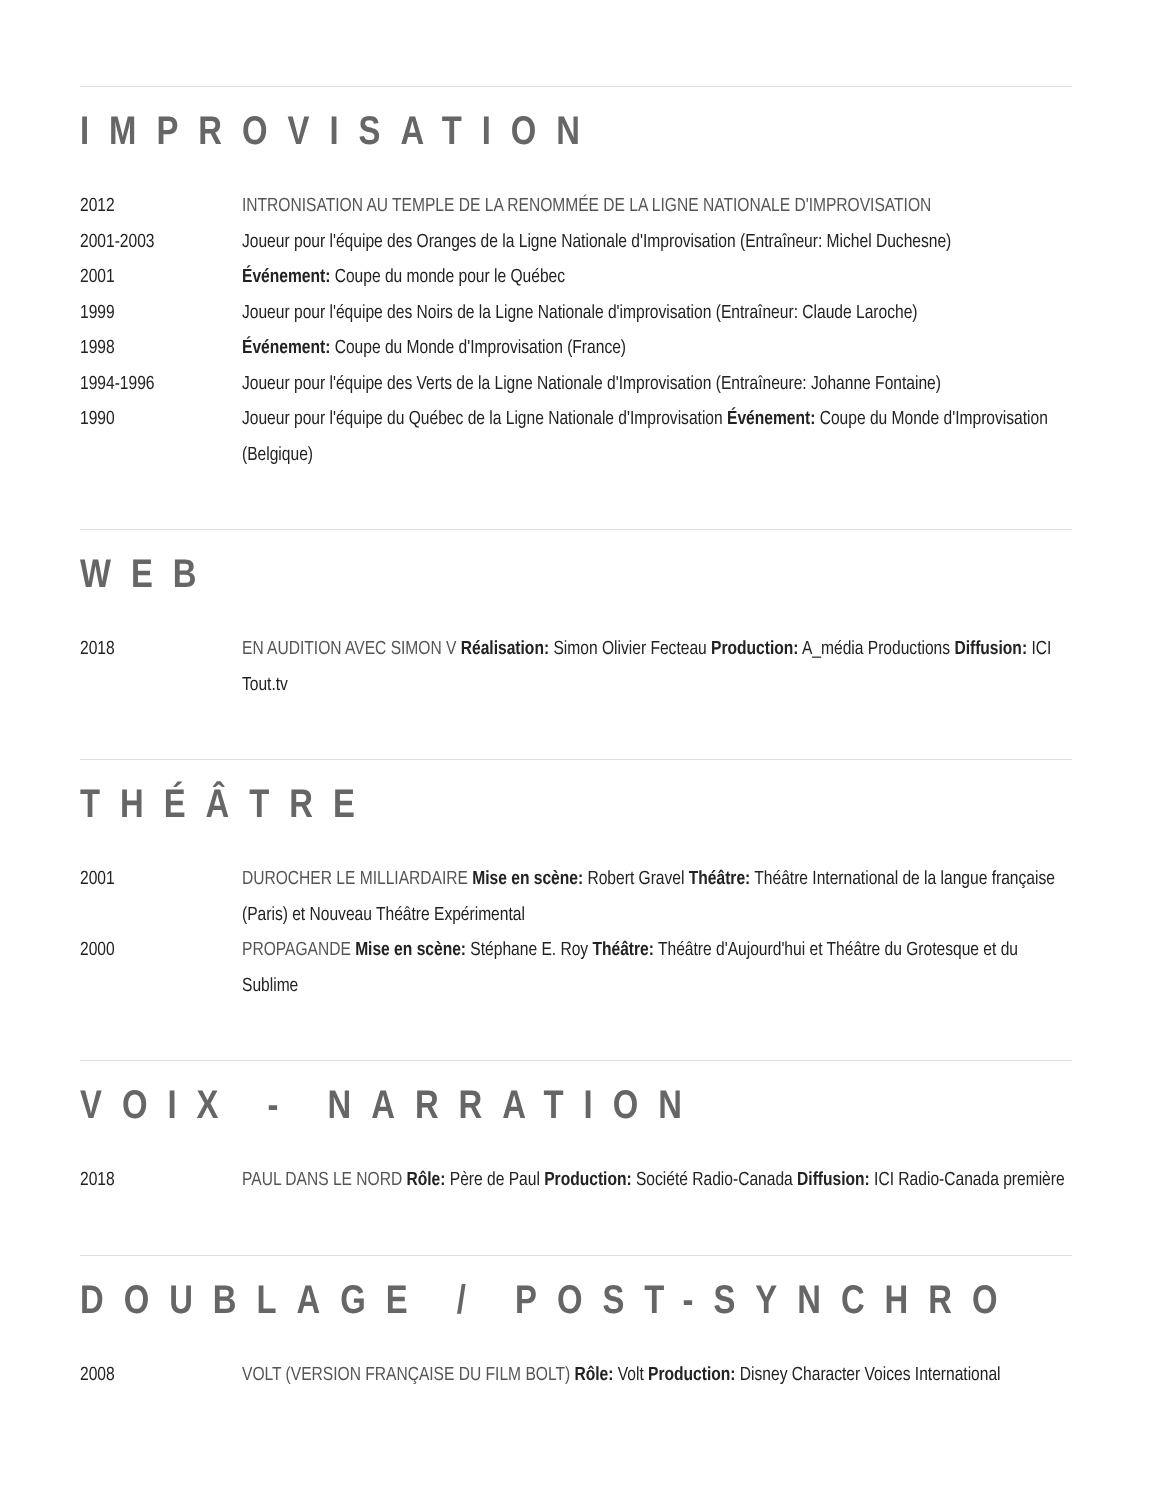IMPROVISATION
| 2012 | INTRONISATION AU TEMPLE DE LA RENOMMÉE DE LA LIGNE NATIONALE D'IMPROVISATION |
| 2001-2003 | Joueur pour l'équipe des Oranges de la Ligne Nationale d'Improvisation (Entraîneur: Michel Duchesne) |
| 2001 | Événement: Coupe du monde pour le Québec |
| 1999 | Joueur pour l'équipe des Noirs de la Ligne Nationale d'improvisation (Entraîneur: Claude Laroche) |
| 1998 | Événement: Coupe du Monde d'Improvisation (France) |
| 1994-1996 | Joueur pour l'équipe des Verts de la Ligne Nationale d'Improvisation (Entraîneure: Johanne Fontaine) |
| 1990 | Joueur pour l'équipe du Québec de la Ligne Nationale d'Improvisation Événement: Coupe du Monde d'Improvisation (Belgique) |
WEB
| 2018 | EN AUDITION AVEC SIMON V Réalisation: Simon Olivier Fecteau Production: A_média Productions Diffusion: ICI Tout.tv |
THÉÂTRE
| 2001 | DUROCHER LE MILLIARDAIRE Mise en scène: Robert Gravel Théâtre: Théâtre International de la langue française (Paris) et Nouveau Théâtre Expérimental |
| 2000 | PROPAGANDE Mise en scène: Stéphane E. Roy Théâtre: Théâtre d'Aujourd'hui et Théâtre du Grotesque et du Sublime |
VOIX - NARRATION
| 2018 | PAUL DANS LE NORD Rôle: Père de Paul Production: Société Radio-Canada Diffusion: ICI Radio-Canada première |
DOUBLAGE / POST-SYNCHRO
| 2008 | VOLT (VERSION FRANÇAISE DU FILM BOLT) Rôle: Volt Production: Disney Character Voices International |